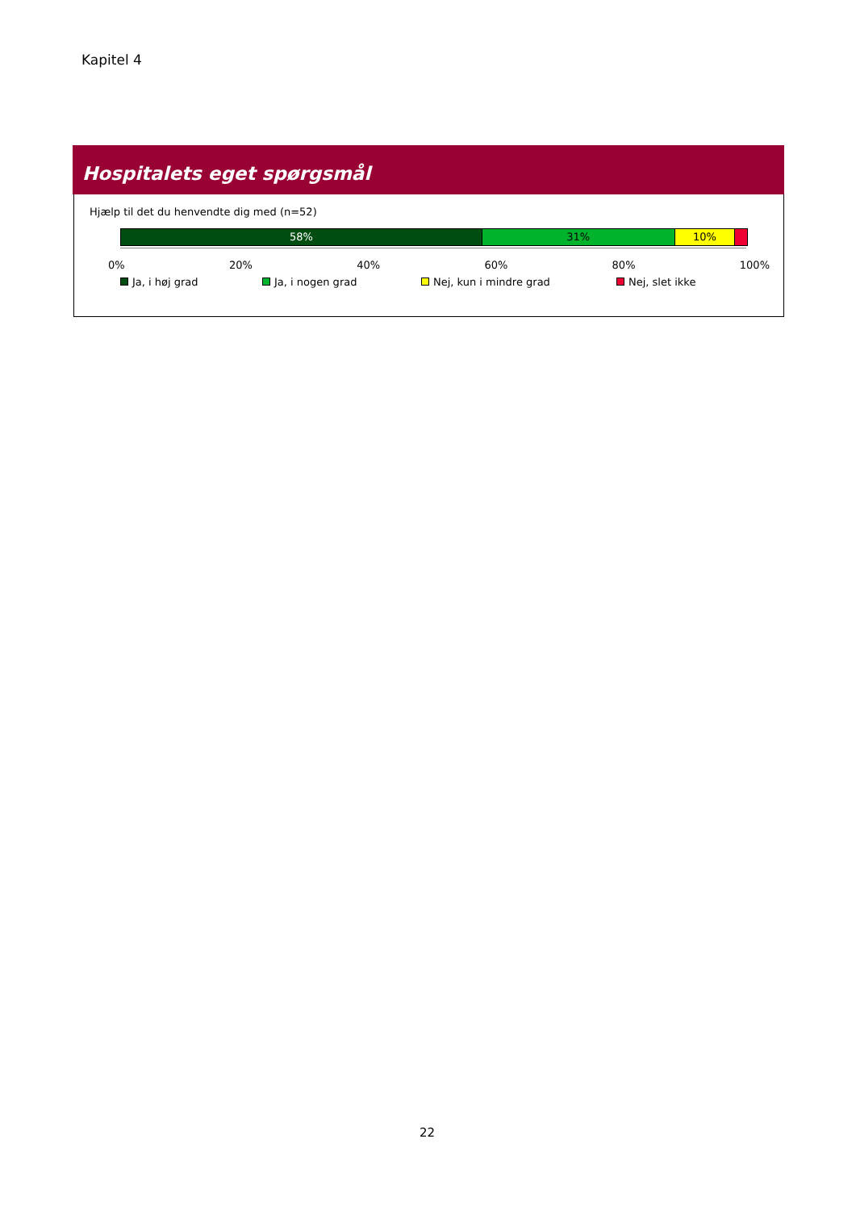Kapitel 4
Hospitalets eget spørgsmål
Hjælp til det du henvendte dig med (n=52)
58% 31% 10%
0% 20% 40% 60% 80% 100%
Ja, i høj grad Ja, i nogen grad Nej, kun i mindre grad Nej, slet ikke
22